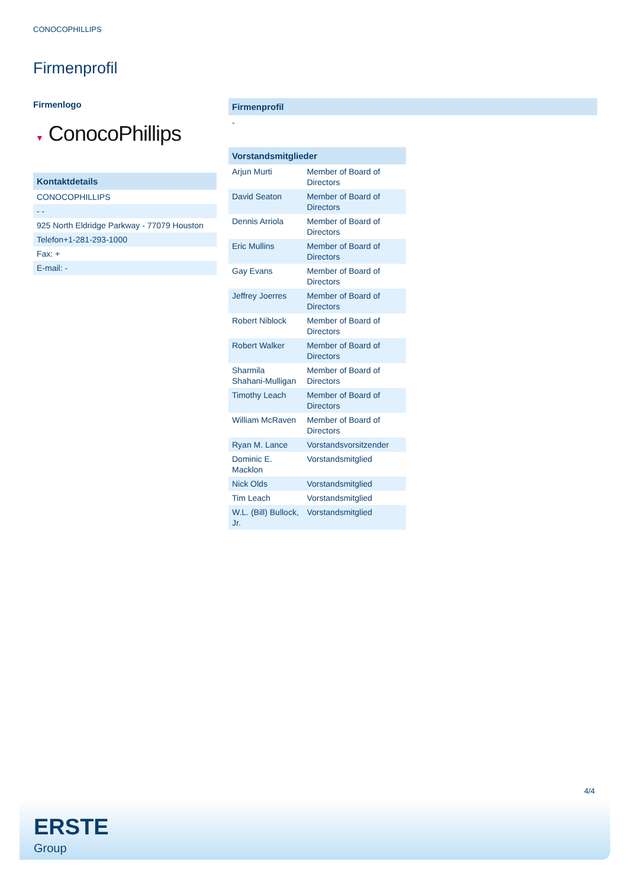CONOCOPHILLIPS
Firmenprofil
Firmenlogo
▼ ConocoPhillips
| Kontaktdetails |
| --- |
| CONOCOPHILLIPS |
| - - |
| 925 North Eldridge Parkway - 77079 Houston |
| Telefon+1-281-293-1000 |
| Fax: + |
| E-mail: - |
| Firmenprofil |
| --- |
| - |
| Vorstandsmitglieder | |
| --- | --- |
| Arjun Murti | Member of Board of Directors |
| David Seaton | Member of Board of Directors |
| Dennis Arriola | Member of Board of Directors |
| Eric Mullins | Member of Board of Directors |
| Gay Evans | Member of Board of Directors |
| Jeffrey Joerres | Member of Board of Directors |
| Robert Niblock | Member of Board of Directors |
| Robert Walker | Member of Board of Directors |
| Sharmila Shahani-Mulligan | Member of Board of Directors |
| Timothy Leach | Member of Board of Directors |
| William McRaven | Member of Board of Directors |
| Ryan M. Lance | Vorstandsvorsitzender |
| Dominic E. Macklon | Vorstandsmitglied |
| Nick Olds | Vorstandsmitglied |
| Tim Leach | Vorstandsmitglied |
| W.L. (Bill) Bullock, Jr. | Vorstandsmitglied |
4/4
ERSTE
Group